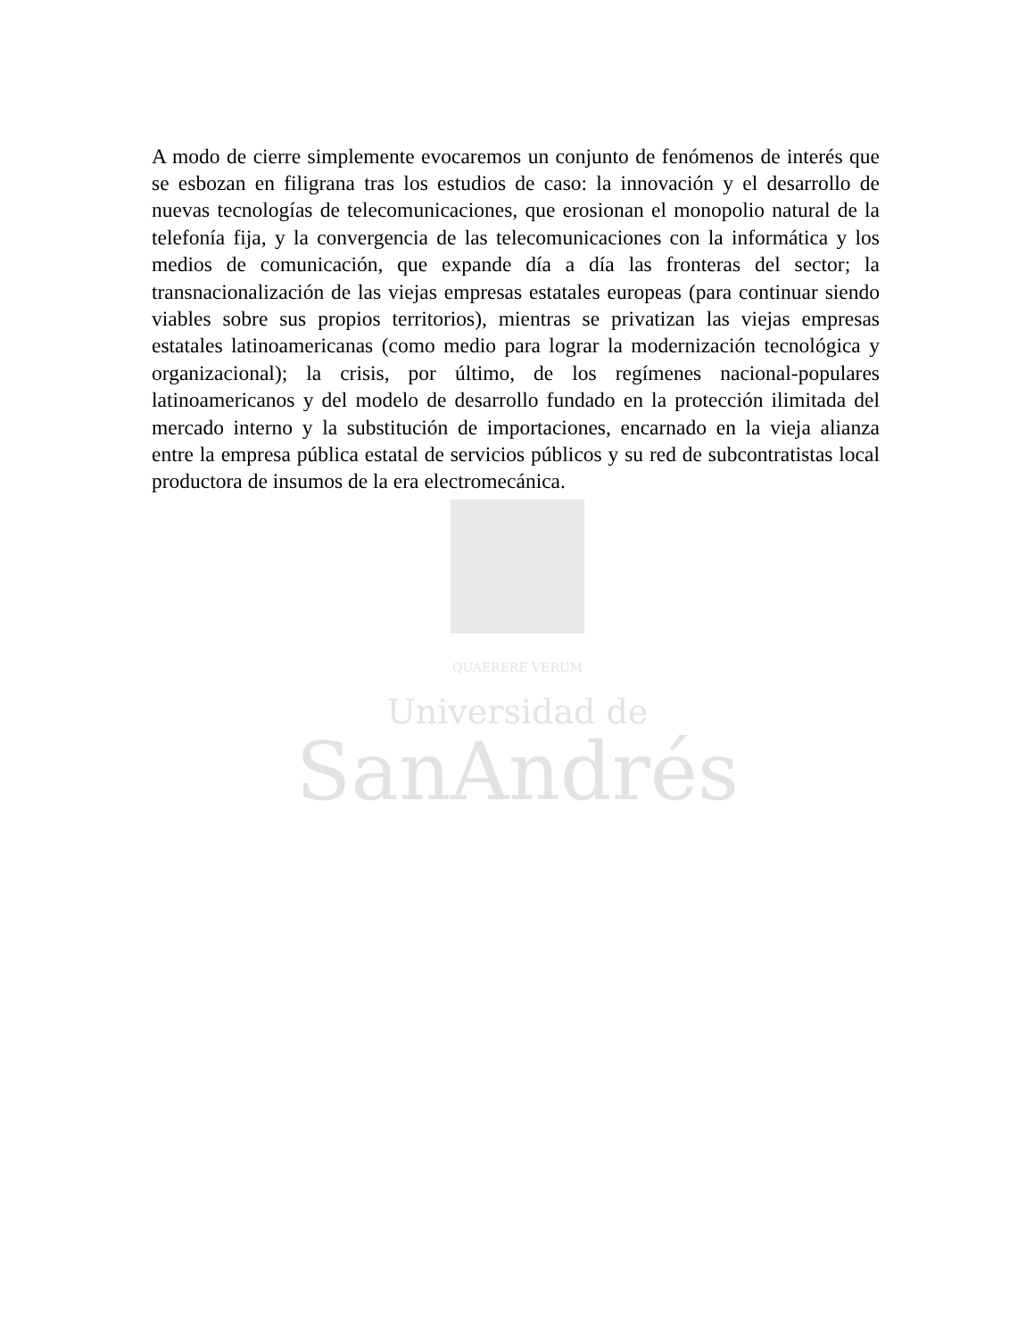A modo de cierre simplemente evocaremos un conjunto de fenómenos de interés que se esbozan en filigrana tras los estudios de caso: la innovación y el desarrollo de nuevas tecnologías de telecomunicaciones, que erosionan el monopolio natural de la telefonía fija, y la convergencia de las telecomunicaciones con la informática y los medios de comunicación, que expande día a día las fronteras del sector; la transnacionalización de las viejas empresas estatales europeas (para continuar siendo viables sobre sus propios territorios), mientras se privatizan las viejas empresas estatales latinoamericanas (como medio para lograr la modernización tecnológica y organizacional); la crisis, por último, de los regímenes nacional-populares latinoamericanos y del modelo de desarrollo fundado en la protección ilimitada del mercado interno y la substitución de importaciones, encarnado en la vieja alianza entre la empresa pública estatal de servicios públicos y su red de subcontratistas local productora de insumos de la era electromecánica.
QUAERERE VERUM
Universidad de
SanAndrés